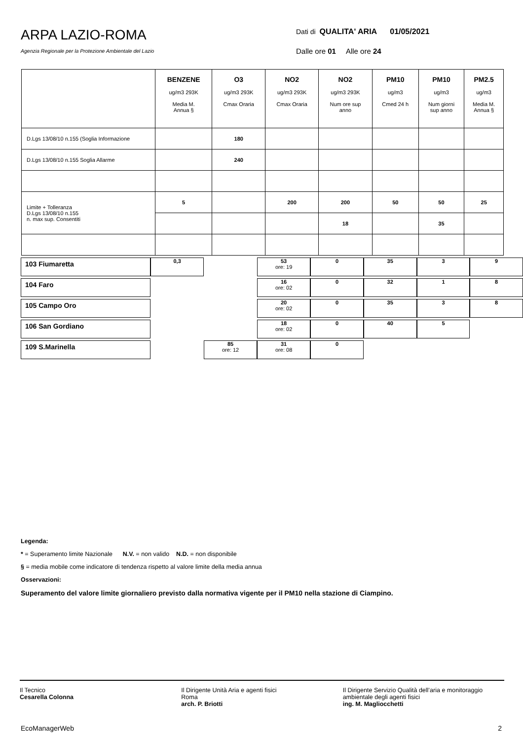ARPA LAZIO-ROMA
Agenzia Regionale per la Protezione Ambientale del Lazio
Dati di QUALITA' ARIA 01/05/2021
Dalle ore 01 Alle ore 24
| | BENZENE ug/m3 293K Media M. Annua § | O3 ug/m3 293K Cmax Oraria | NO2 ug/m3 293K Cmax Oraria | NO2 ug/m3 293K Num ore sup anno | PM10 ug/m3 Cmed 24 h | PM10 ug/m3 Num giorni sup anno | PM2.5 ug/m3 Media M. Annua § |
| --- | --- | --- | --- | --- | --- | --- | --- |
| D.Lgs 13/08/10 n.155 (Soglia Informazione | | 180 | | | | | |
| D.Lgs 13/08/10 n.155 Soglia Allarme | | 240 | | | | | |
| Limite + Tolleranza D.Lgs 13/08/10 n.155 n. max sup. Consentiti | 5 | | 200 | 200 | 50 | 50 | 25 |
| | | | | 18 | | 35 | |
| 103 Fiumaretta | 0,3 | | 53 ore: 19 | 0 | 35 | 3 | 9 |
| 104 Faro | | | 16 ore: 02 | 0 | 32 | 1 | 8 |
| 105 Campo Oro | | | 20 ore: 02 | 0 | 35 | 3 | 8 |
| 106 San Gordiano | | | 18 ore: 02 | 0 | 40 | 5 | |
| 109 S.Marinella | | 85 ore: 12 | 31 ore: 08 | 0 | | | |
Legenda:
* = Superamento limite Nazionale N.V. = non valido N.D. = non disponibile
§ = media mobile come indicatore di tendenza rispetto al valore limite della media annua
Osservazioni:
Superamento del valore limite giornaliero previsto dalla normativa vigente per il PM10 nella stazione di Ciampino.
Il Tecnico
Cesarella Colonna
Il Dirigente Unità Aria e agenti fisici
Roma
arch. P. Briotti
Il Dirigente Servizio Qualità dell’aria e monitoraggio ambientale degli agenti fisici
ing. M. Magliocchetti
EcoManagerWeb 2